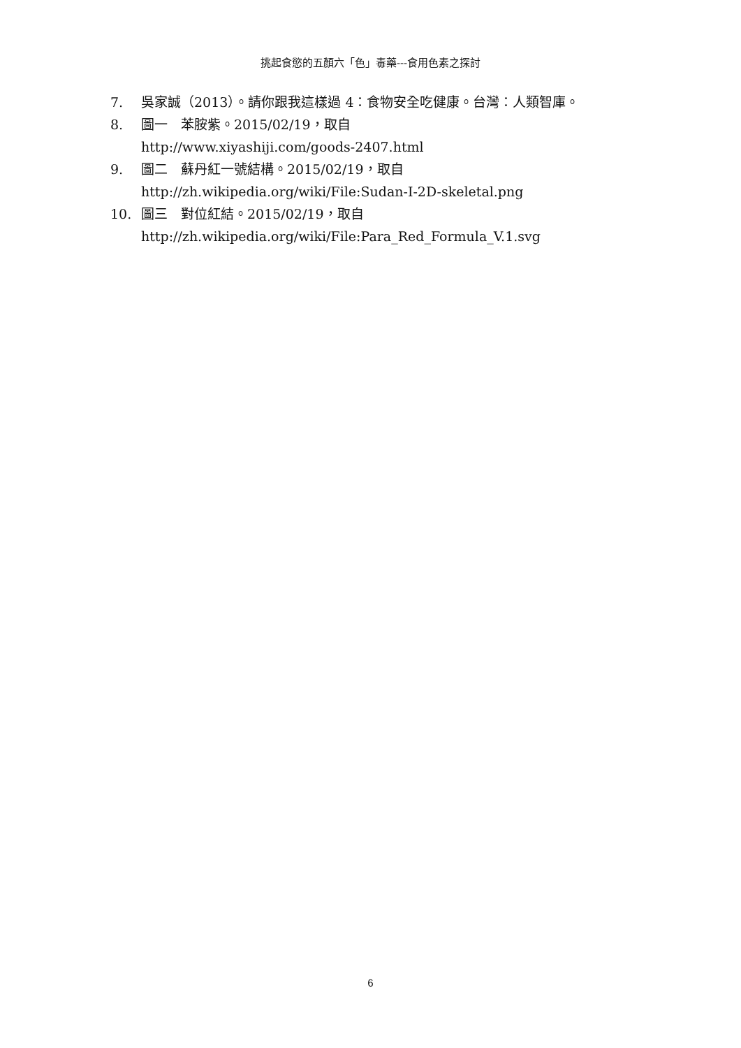挑起食慾的五顏六「色」毒藥---食用色素之探討
7. 吳家誠（2013）。請你跟我這樣過 4：食物安全吃健康。台灣：人類智庫。
8. 圖一　苯胺紫。2015/02/19，取自
http://www.xiyashiji.com/goods-2407.html
9. 圖二　蘇丹紅一號結構。2015/02/19，取自
http://zh.wikipedia.org/wiki/File:Sudan-I-2D-skeletal.png
10. 圖三　對位紅結。2015/02/19，取自
http://zh.wikipedia.org/wiki/File:Para_Red_Formula_V.1.svg
6